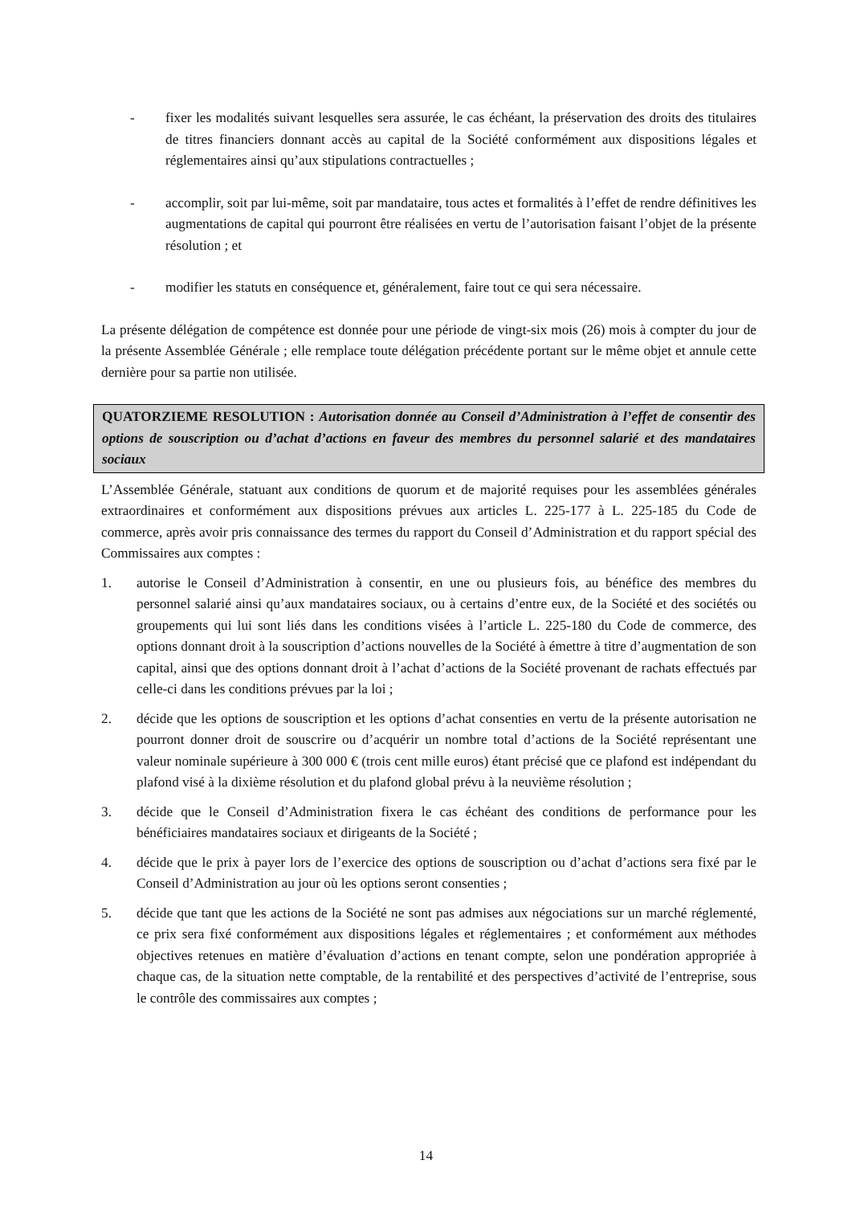- fixer les modalités suivant lesquelles sera assurée, le cas échéant, la préservation des droits des titulaires de titres financiers donnant accès au capital de la Société conformément aux dispositions légales et réglementaires ainsi qu’aux stipulations contractuelles ;
- accomplir, soit par lui-même, soit par mandataire, tous actes et formalités à l’effet de rendre définitives les augmentations de capital qui pourront être réalisées en vertu de l’autorisation faisant l’objet de la présente résolution ; et
- modifier les statuts en conséquence et, généralement, faire tout ce qui sera nécessaire.
La présente délégation de compétence est donnée pour une période de vingt-six mois (26) mois à compter du jour de la présente Assemblée Générale ; elle remplace toute délégation précédente portant sur le même objet et annule cette dernière pour sa partie non utilisée.
QUATORZIEME RESOLUTION : Autorisation donnée au Conseil d’Administration à l’effet de consentir des options de souscription ou d’achat d’actions en faveur des membres du personnel salarié et des mandataires sociaux
L’Assemblée Générale, statuant aux conditions de quorum et de majorité requises pour les assemblées générales extraordinaires et conformément aux dispositions prévues aux articles L. 225-177 à L. 225-185 du Code de commerce, après avoir pris connaissance des termes du rapport du Conseil d’Administration et du rapport spécial des Commissaires aux comptes :
1. autorise le Conseil d’Administration à consentir, en une ou plusieurs fois, au bénéfice des membres du personnel salarié ainsi qu’aux mandataires sociaux, ou à certains d’entre eux, de la Société et des sociétés ou groupements qui lui sont liés dans les conditions visées à l’article L. 225-180 du Code de commerce, des options donnant droit à la souscription d’actions nouvelles de la Société à émettre à titre d’augmentation de son capital, ainsi que des options donnant droit à l’achat d’actions de la Société provenant de rachats effectués par celle-ci dans les conditions prévues par la loi ;
2. décide que les options de souscription et les options d’achat consenties en vertu de la présente autorisation ne pourront donner droit de souscrire ou d’acquérir un nombre total d’actions de la Société représentant une valeur nominale supérieure à 300 000 € (trois cent mille euros) étant précisé que ce plafond est indépendant du plafond visé à la dixième résolution et du plafond global prévu à la neuvième résolution ;
3. décide que le Conseil d’Administration fixera le cas échéant des conditions de performance pour les bénéficiaires mandataires sociaux et dirigeants de la Société ;
4. décide que le prix à payer lors de l’exercice des options de souscription ou d’achat d’actions sera fixé par le Conseil d’Administration au jour où les options seront consenties ;
5. décide que tant que les actions de la Société ne sont pas admises aux négociations sur un marché réglementé, ce prix sera fixé conformément aux dispositions légales et réglementaires ; et conformément aux méthodes objectives retenues en matière d’évaluation d’actions en tenant compte, selon une pondération appropriée à chaque cas, de la situation nette comptable, de la rentabilité et des perspectives d’activité de l’entreprise, sous le contrôle des commissaires aux comptes ;
14